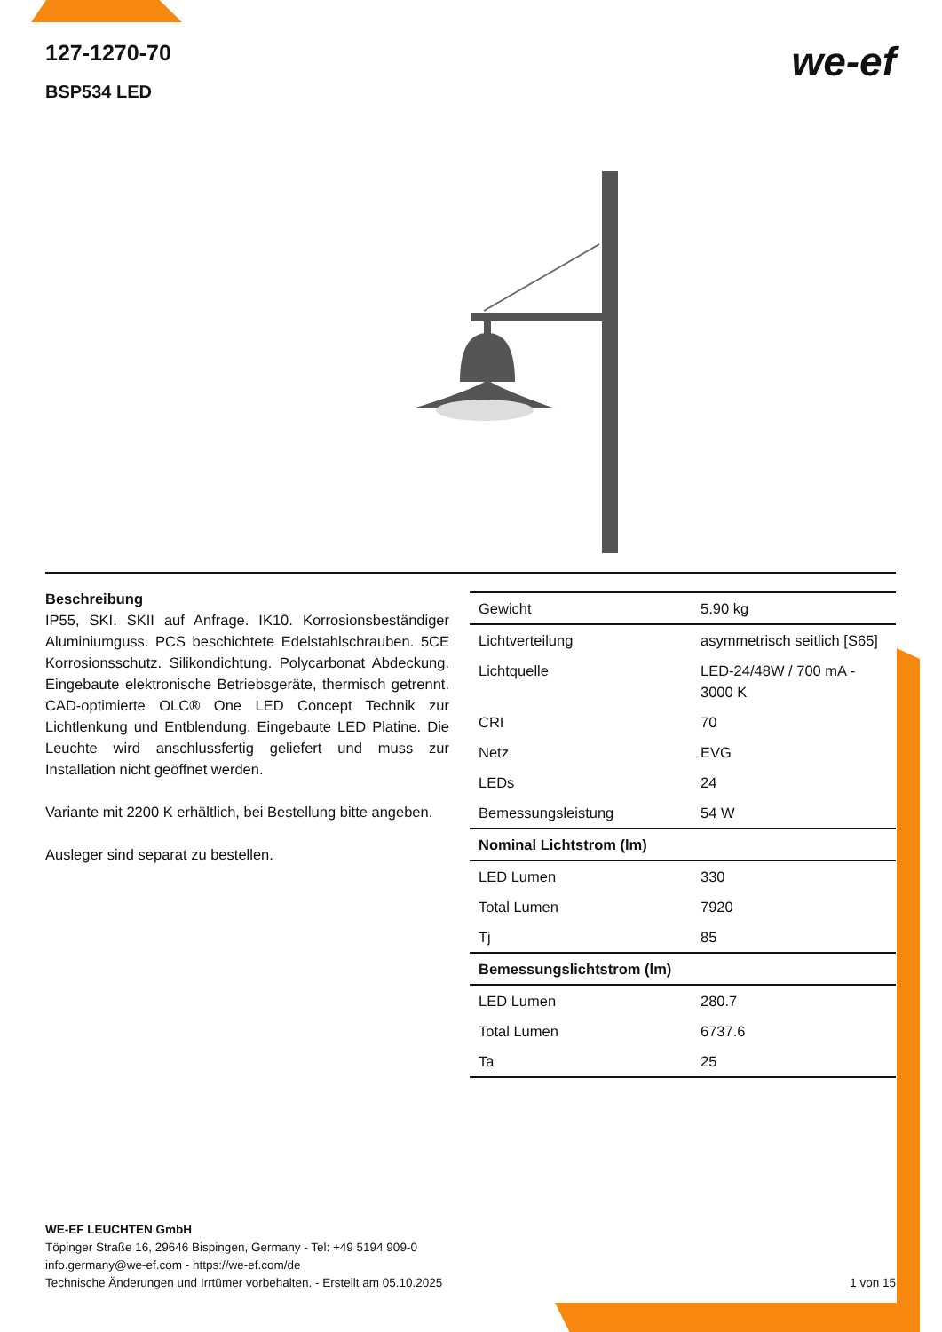127-1270-70
BSP534 LED
we-ef
Beschreibung
IP55, SKI. SKII auf Anfrage. IK10. Korrosionsbeständiger Aluminiumguss. PCS beschichtete Edelstahlschrauben. 5CE Korrosionsschutz. Silikondichtung. Polycarbonat Abdeckung. Eingebaute elektronische Betriebsgeräte, thermisch getrennt. CAD-optimierte OLC® One LED Concept Technik zur Lichtlenkung und Entblendung. Eingebaute LED Platine. Die Leuchte wird anschlussfertig geliefert und muss zur Installation nicht geöffnet werden.
Variante mit 2200 K erhältlich, bei Bestellung bitte angeben.
Ausleger sind separat zu bestellen.
| Gewicht | 5.90 kg |
| Lichtverteilung | asymmetrisch seitlich [S65] |
| Lichtquelle | LED-24/48W / 700 mA - 3000 K |
| CRI | 70 |
| Netz | EVG |
| LEDs | 24 |
| Bemessungsleistung | 54 W |
| Nominal Lichtstrom (lm) | |
| LED Lumen | 330 |
| Total Lumen | 7920 |
| Tj | 85 |
| Bemessungslichtstrom (lm) | |
| LED Lumen | 280.7 |
| Total Lumen | 6737.6 |
| Ta | 25 |
WE-EF LEUCHTEN GmbH
Töpinger Straße 16, 29646 Bispingen, Germany - Tel: +49 5194 909-0
info.germany@we-ef.com - https://we-ef.com/de
Technische Änderungen und Irrtümer vorbehalten. - Erstellt am 05.10.2025 1 von 15